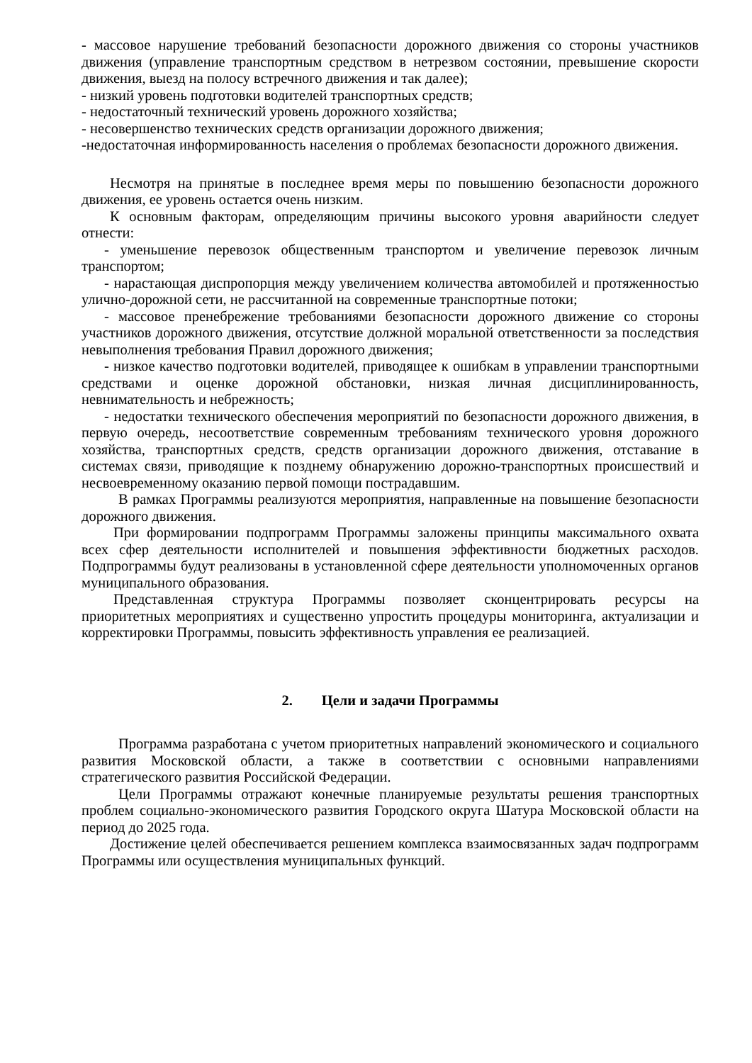- массовое нарушение требований безопасности дорожного движения со стороны участников движения (управление транспортным средством в нетрезвом состоянии, превышение скорости движения, выезд на полосу встречного движения и так далее);
- низкий уровень подготовки водителей транспортных средств;
- недостаточный технический уровень дорожного хозяйства;
- несовершенство технических средств организации дорожного движения;
-недостаточная информированность населения о проблемах безопасности дорожного движения.
Несмотря на принятые в последнее время меры по повышению безопасности дорожного движения, ее уровень остается очень низким.
К основным факторам, определяющим причины высокого уровня аварийности следует отнести:
- уменьшение перевозок общественным транспортом и увеличение перевозок личным транспортом;
- нарастающая диспропорция между увеличением количества автомобилей и протяженностью улично-дорожной сети, не рассчитанной на современные транспортные потоки;
- массовое пренебрежение требованиями безопасности дорожного движение со стороны участников дорожного движения, отсутствие должной моральной ответственности за последствия невыполнения требования Правил дорожного движения;
- низкое качество подготовки водителей, приводящее к ошибкам в управлении транспортными средствами и оценке дорожной обстановки, низкая личная дисциплинированность, невнимательность и небрежность;
- недостатки технического обеспечения мероприятий по безопасности дорожного движения, в первую очередь, несоответствие современным требованиям технического уровня дорожного хозяйства, транспортных средств, средств организации дорожного движения, отставание в системах связи, приводящие к позднему обнаружению дорожно-транспортных происшествий и несвоевременному оказанию первой помощи пострадавшим.
В рамках Программы реализуются мероприятия, направленные на повышение безопасности дорожного движения.
При формировании подпрограмм Программы заложены принципы максимального охвата всех сфер деятельности исполнителей и повышения эффективности бюджетных расходов. Подпрограммы будут реализованы в установленной сфере деятельности уполномоченных органов муниципального образования.
Представленная структура Программы позволяет сконцентрировать ресурсы на приоритетных мероприятиях и существенно упростить процедуры мониторинга, актуализации и корректировки Программы, повысить эффективность управления ее реализацией.
2. Цели и задачи Программы
Программа разработана с учетом приоритетных направлений экономического и социального развития Московской области, а также в соответствии с основными направлениями стратегического развития Российской Федерации.
Цели Программы отражают конечные планируемые результаты решения транспортных проблем социально-экономического развития Городского округа Шатура Московской области на период до 2025 года.
Достижение целей обеспечивается решением комплекса взаимосвязанных задач подпрограмм Программы или осуществления муниципальных функций.